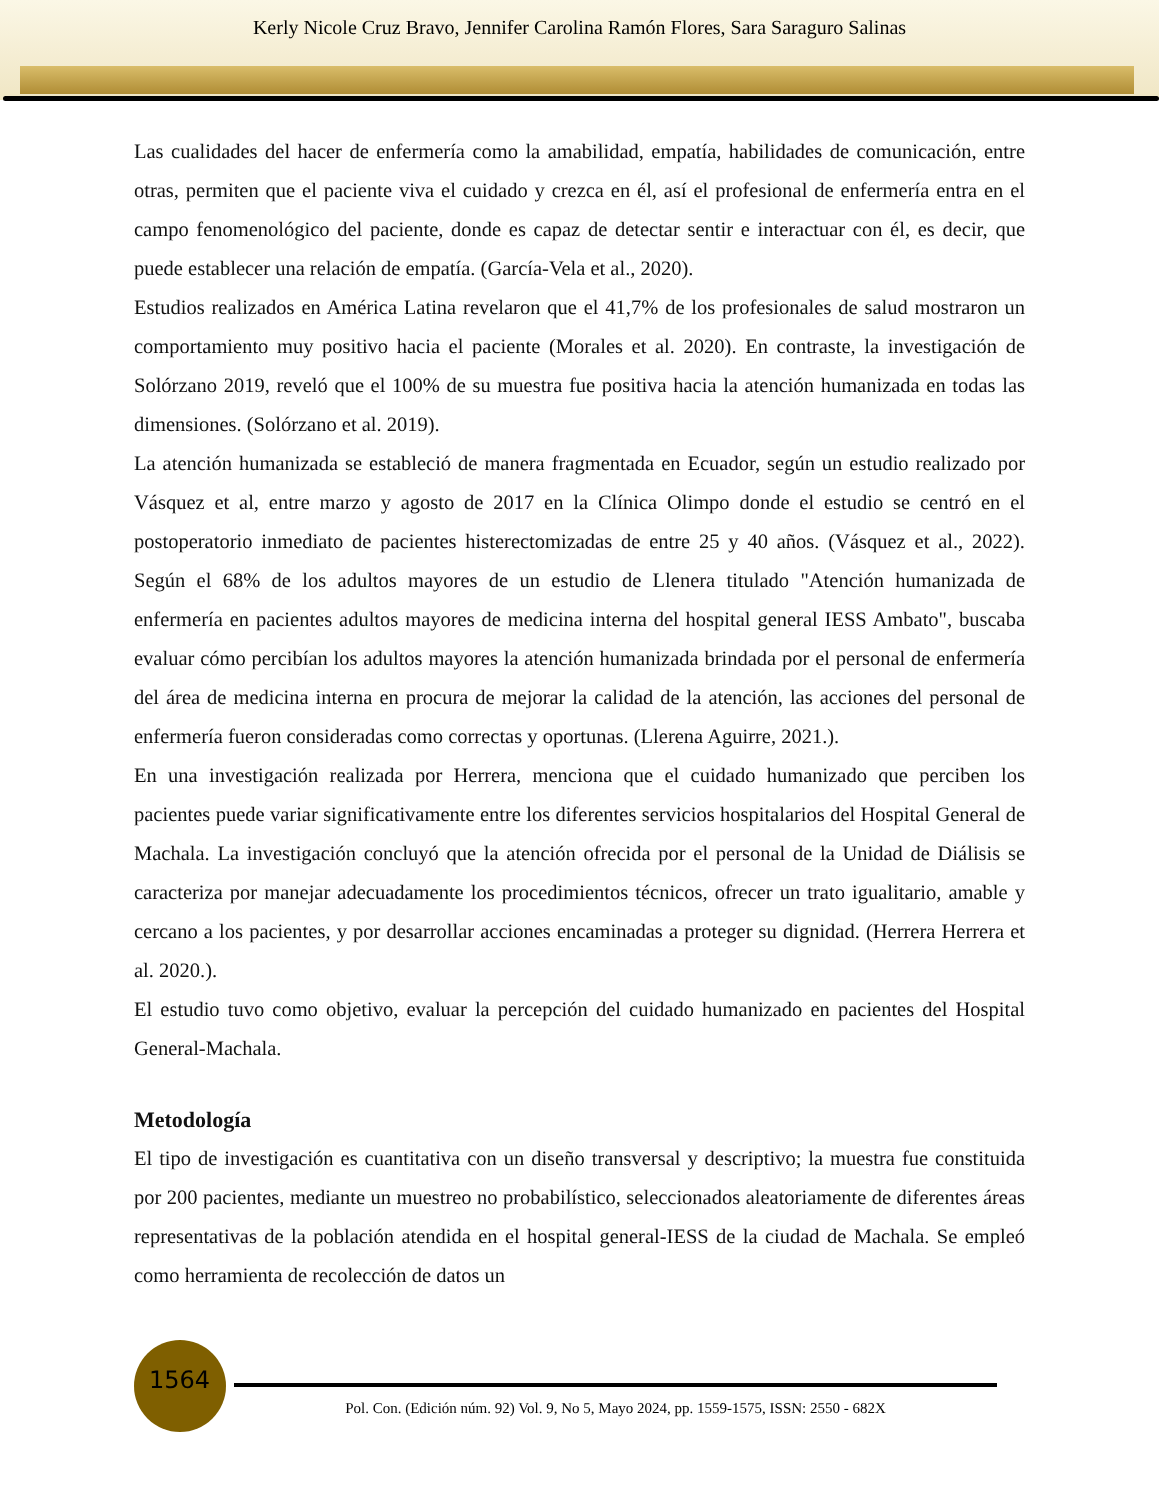Kerly Nicole Cruz Bravo, Jennifer Carolina Ramón Flores, Sara Saraguro Salinas
Las cualidades del hacer de enfermería como la amabilidad, empatía, habilidades de comunicación, entre otras, permiten que el paciente viva el cuidado y crezca en él, así el profesional de enfermería entra en el campo fenomenológico del paciente, donde es capaz de detectar sentir e interactuar con él, es decir, que puede establecer una relación de empatía. (García-Vela et al., 2020).
Estudios realizados en América Latina revelaron que el 41,7% de los profesionales de salud mostraron un comportamiento muy positivo hacia el paciente (Morales et al. 2020). En contraste, la investigación de Solórzano 2019, reveló que el 100% de su muestra fue positiva hacia la atención humanizada en todas las dimensiones. (Solórzano et al. 2019).
La atención humanizada se estableció de manera fragmentada en Ecuador, según un estudio realizado por Vásquez et al, entre marzo y agosto de 2017 en la Clínica Olimpo donde el estudio se centró en el postoperatorio inmediato de pacientes histerectomizadas de entre 25 y 40 años. (Vásquez et al., 2022). Según el 68% de los adultos mayores de un estudio de Llenera titulado "Atención humanizada de enfermería en pacientes adultos mayores de medicina interna del hospital general IESS Ambato", buscaba evaluar cómo percibían los adultos mayores la atención humanizada brindada por el personal de enfermería del área de medicina interna en procura de mejorar la calidad de la atención, las acciones del personal de enfermería fueron consideradas como correctas y oportunas. (Llerena Aguirre, 2021.).
En una investigación realizada por Herrera, menciona que el cuidado humanizado que perciben los pacientes puede variar significativamente entre los diferentes servicios hospitalarios del Hospital General de Machala. La investigación concluyó que la atención ofrecida por el personal de la Unidad de Diálisis se caracteriza por manejar adecuadamente los procedimientos técnicos, ofrecer un trato igualitario, amable y cercano a los pacientes, y por desarrollar acciones encaminadas a proteger su dignidad. (Herrera Herrera et al. 2020.).
El estudio tuvo como objetivo, evaluar la percepción del cuidado humanizado en pacientes del Hospital General-Machala.
Metodología
El tipo de investigación es cuantitativa con un diseño transversal y descriptivo; la muestra fue constituida por 200 pacientes, mediante un muestreo no probabilístico, seleccionados aleatoriamente de diferentes áreas representativas de la población atendida en el hospital general-IESS de la ciudad de Machala. Se empleó como herramienta de recolección de datos un
1564
Pol. Con. (Edición núm. 92) Vol. 9, No 5, Mayo 2024, pp. 1559-1575, ISSN: 2550 - 682X